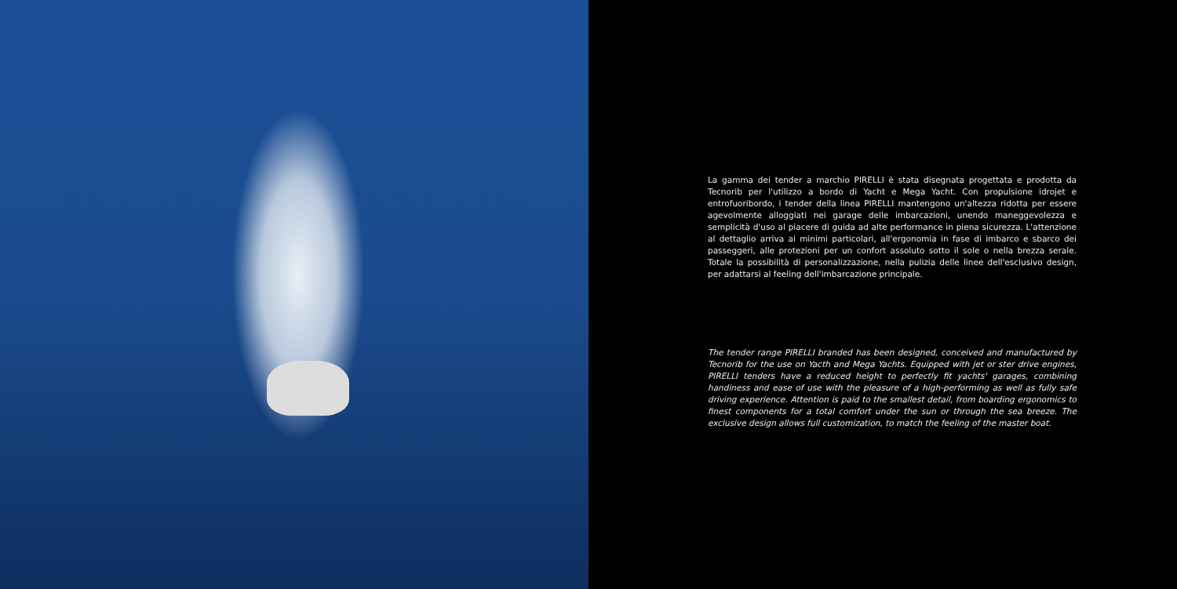La gamma dei tender a marchio PIRELLI è stata disegnata progettata e prodotta da Tecnorib per l'utilizzo a bordo di Yacht e Mega Yacht. Con propulsione idrojet e entrofuoribordo, i tender della linea PIRELLI mantengono un'altezza ridotta per essere agevolmente alloggiati nei garage delle imbarcazioni, unendo maneggevolezza e semplicità d'uso al piacere di guida ad alte performance in piena sicurezza. L'attenzione al dettaglio arriva ai minimi particolari, all'ergonomia in fase di imbarco e sbarco dei passeggeri, alle protezioni per un confort assoluto sotto il sole o nella brezza serale. Totale la possibilità di personalizzazione, nella pulizia delle linee dell'esclusivo design, per adattarsi al feeling dell'imbarcazione principale.
The tender range PIRELLI branded has been designed, conceived and manufactured by Tecnorib for the use on Yacth and Mega Yachts. Equipped with jet or ster drive engines, PIRELLI tenders have a reduced height to perfectly fit yachts' garages, combining handiness and ease of use with the pleasure of a high-performing as well as fully safe driving experience. Attention is paid to the smallest detail, from boarding ergonomics to finest components for a total comfort under the sun or through the sea breeze. The exclusive design allows full customization, to match the feeling of the master boat.